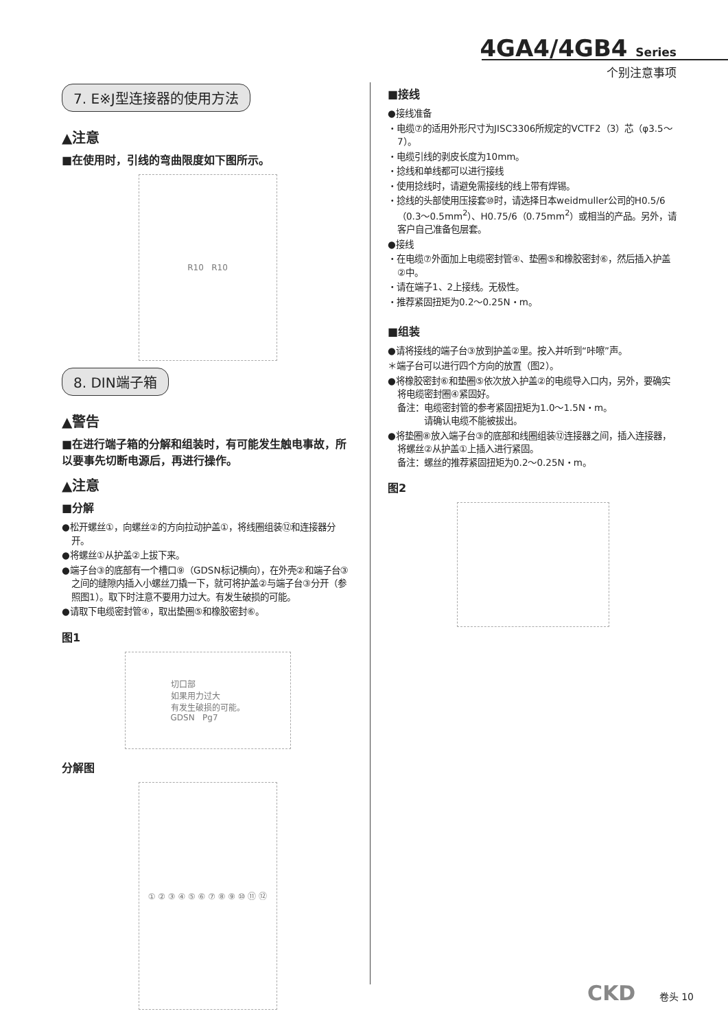4GA4/4GB4 Series
个别注意事项
7. E※J型连接器的使用方法
▲注意
■在使用时，引线的弯曲限度如下图所示。
R10 R10
8. DIN端子箱
▲警告
■在进行端子箱的分解和组装时，有可能发生触电事故，所以要事先切断电源后，再进行操作。
▲注意
■分解
●松开螺丝①，向螺丝②的方向拉动护盖①，将线圈组装⑫和连接器分开。
●将螺丝①从护盖②上拔下来。
●端子台③的底部有一个槽口⑨（GDSN标记横向），在外壳②和端子台③之间的缝隙内插入小螺丝刀撬一下，就可将护盖②与端子台③分开（参照图1）。取下时注意不要用力过大。有发生破损的可能。
●请取下电缆密封管④，取出垫圈⑤和橡胶密封⑥。
图1
切口部
如果用力过大
有发生破损的可能。
GDSN Pg7
分解图
① ② ③ ④ ⑤ ⑥ ⑦ ⑧ ⑨ ⑩ ⑪ ⑫
■接线
●接线准备
・电缆⑦的适用外形尺寸为JISC3306所规定的VCTF2（3）芯（φ3.5～7）。
・电缆引线的剥皮长度为10mm。
・捻线和单线都可以进行接线
・使用捻线时，请避免需接线的线上带有焊锡。
・捻线的头部使用压接套⑩时，请选择日本weidmuller公司的H0.5/6（0.3～0.5mm<sup>2</sup>）、H0.75/6（0.75mm<sup>2</sup>）或相当的产品。另外，请客户自己准备包层套。
●接线
・在电缆⑦外面加上电缆密封管④、垫圈⑤和橡胶密封⑥，然后插入护盖②中。
・请在端子1、2上接线。无极性。
・推荐紧固扭矩为0.2～0.25N・m。
■组装
●请将接线的端子台③放到护盖②里。按入并听到“咔嚓”声。
＊端子台可以进行四个方向的放置（图2）。
●将橡胶密封⑥和垫圈⑤依次放入护盖②的电缆导入口内，另外，要确实将电缆密封圈④紧固好。
备注：电缆密封管的参考紧固扭矩为1.0～1.5N・m。
　　　请确认电缆不能被拔出。
●将垫圈⑧放入端子台③的底部和线圈组装⑫连接器之间，插入连接器，将螺丝②从护盖①上插入进行紧固。
备注：螺丝的推荐紧固扭矩为0.2～0.25N・m。
图2
CKD 卷头 10